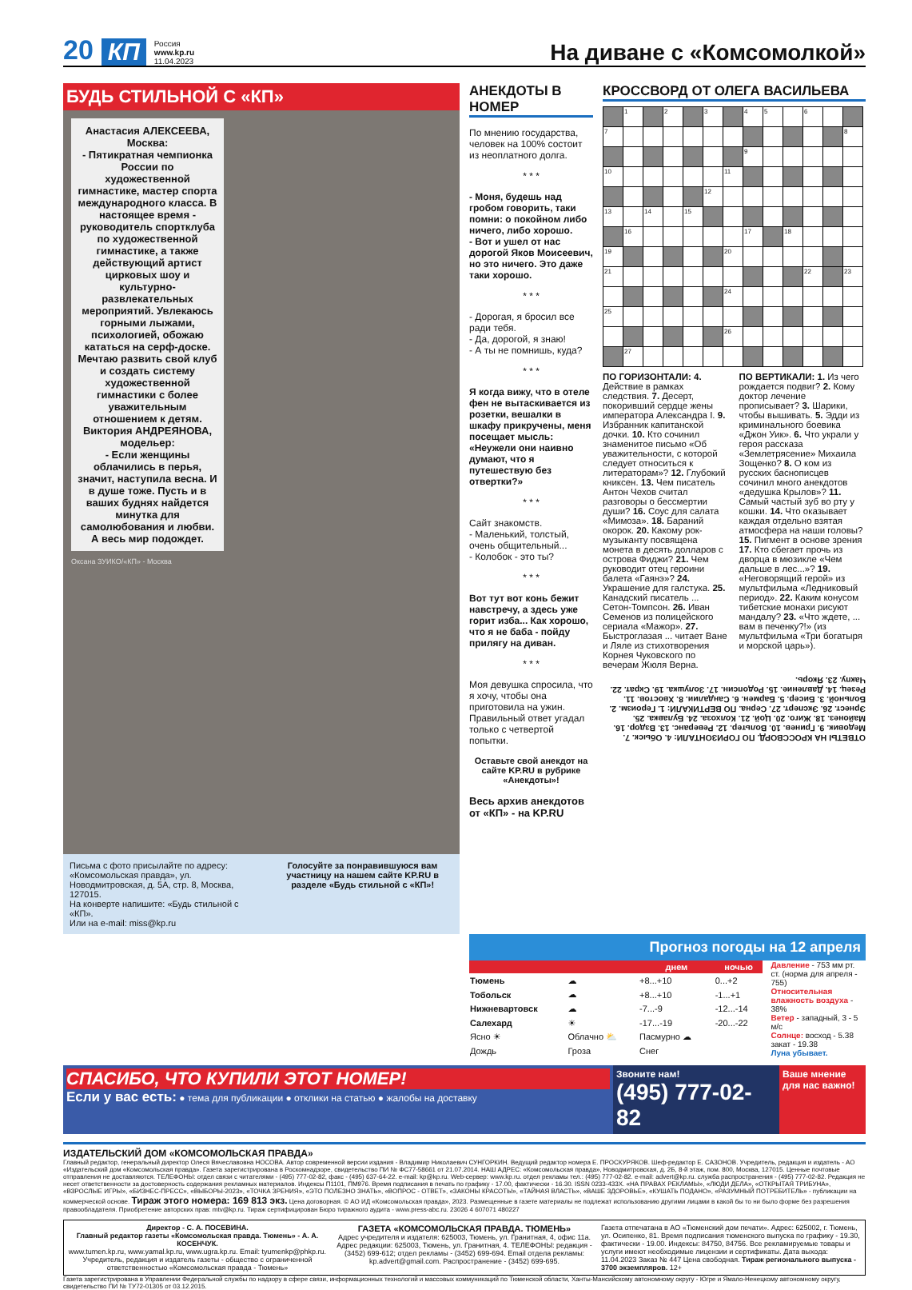20 КП Россия
www.kp.ru
11.04.2023 На диване с «Комсомолкой»
БУДЬ СТИЛЬНОЙ С «КП»
Анастасия АЛЕКСЕЕВА, Москва:
- Пятикратная чемпионка России по художественной гимнастике, мастер спорта международного класса. В настоящее время - руководитель спортклуба по художественной гимнастике, а также действующий артист цирковых шоу и культурно-развлекательных мероприятий. Увлекаюсь горными лыжами, психологией, обожаю кататься на серф-доске. Мечтаю развить свой клуб и создать систему художественной гимнастики с более уважительным отношением к детям.
Виктория АНДРЕЯНОВА, модельер:
- Если женщины облачились в перья, значит, наступила весна. И в душе тоже. Пусть и в ваших буднях найдется минутка для самолюбования и любви. А весь мир подождет.
Оксана ЗУИКО/«КП» - Москва
Письма с фото присылайте по адресу: «Комсомольская правда», ул. Новодмитровская, д. 5А, стр. 8, Москва, 127015.
На конверте напишите: «Будь стильной с «КП».
Или на e-mail: miss@kp.ru
Голосуйте за понравившуюся вам участницу на нашем сайте KP.RU в разделе «Будь стильной с «КП»!
АНЕКДОТЫ В НОМЕР
По мнению государства, человек на 100% состоит из неоплатного долга.
* * *
- Моня, будешь над гробом говорить, таки помни: о покойном либо ничего, либо хорошо.
- Вот и ушел от нас дорогой Яков Моисеевич, но это ничего. Это даже таки хорошо.
* * *
- Дорогая, я бросил все ради тебя.
- Да, дорогой, я знаю!
- А ты не помнишь, куда?
* * *
Я когда вижу, что в отеле фен не вытаскивается из розетки, вешалки в шкафу прикручены, меня посещает мысль: «Неужели они наивно думают, что я путешествую без отвертки?»
* * *
Сайт знакомств.
- Маленький, толстый, очень общительный...
- Колобок - это ты?
* * *
Вот тут вот конь бежит навстречу, а здесь уже горит изба... Как хорошо, что я не баба - пойду прилягу на диван.
* * *
Моя девушка спросила, что я хочу, чтобы она приготовила на ужин. Правильный ответ угадал только с четвертой попытки.
Оставьте свой анекдот на сайте KP.RU в рубрике «Анекдоты»!
Весь архив анекдотов от «КП» - на KP.RU
КРОССВОРД ОТ ОЛЕГА ВАСИЛЬЕВА
| | 1 | | 2 | | 3 | | 4 | 5 | | 6 | | |
| 7 | | | | | | | | | | | | 8 |
| | | | | | | | 9 | | | | | |
| 10 | | | | | | 11 | | | | | | |
| | | | | | 12 | | | | | | | |
| 13 | | 14 | | 15 | | | | | | | | |
| | 16 | | | | | | 17 | | 18 | | | |
| 19 | | | | | | 20 | | | | | | |
| 21 | | | | | | | | | | 22 | | 23 |
| | | | | | | 24 | | | | | | |
| 25 | | | | | | | | | | | | |
| | | | | | | 26 | | | | | | |
| | 27 | | | | | | | | | | | |
ПО ГОРИЗОНТАЛИ: 4. Действие в рамках следствия. 7. Десерт, покоривший сердце жены императора Александра I. 9. Избранник капитанской дочки. 10. Кто сочинил знаменитое письмо «Об уважительности, с которой следует относиться к литераторам»? 12. Глубокий книксен. 13. Чем писатель Антон Чехов считал разговоры о бессмертии души? 16. Соус для салата «Мимоза». 18. Бараний окорок. 20. Какому рок-музыканту посвящена монета в десять долларов с острова Фиджи? 21. Чем руководит отец героини балета «Гаянэ»? 24. Украшение для галстука. 25. Канадский писатель ... Сетон-Томпсон. 26. Иван Семенов из полицейского сериала «Мажор». 27. Быстроглазая ... читает Ване и Ляле из стихотворения Корнея Чуковского по вечерам Жюля Верна.
ПО ВЕРТИКАЛИ: 1. Из чего рождается подвиг? 2. Кому доктор лечение прописывает? 3. Шарики, чтобы вышивать. 5. Эдди из криминального боевика «Джон Уик». 6. Что украли у героя рассказа «Землетрясение» Михаила Зощенко? 8. О ком из русских баснописцев сочинил много анекдотов «дедушка Крылов»? 11. Самый частый зуб во рту у кошки. 14. Что оказывает каждая отдельно взятая атмосфера на наши головы? 15. Пигмент в основе зрения 17. Кто сбегает прочь из дворца в мюзикле «Чем дальше в лес...»? 19. «Неговорящий герой» из мультфильма «Ледниковый период». 22. Каким конусом тибетские монахи рисуют мандалу? 23. «Что ждете, ... вам в печенку?!» (из мультфильма «Три богатыря и морской царь»).
ОТВЕТЫ НА КРОССВОРД. ПО ГОРИЗОНТАЛИ: 4. Обыск. 7. Медовик. 9. Гринев. 10. Вольтер. 12. Реверанс. 13. Вздор. 16. Майонез. 18. Жиго. 20. Цой. 21. Колхоза. 24. Булавка. 25. Эрнест. 26. Эксперт. 27. Серна. ПО ВЕРТИКАЛИ: 1. Героизм. 2. Больной. 3. Бисер. 5. Бармен. 6. Сандалии. 8. Хвостов. 11. Резец. 14. Давление. 15. Родопсин. 17. Золушка. 19. Скрат. 22. Чакпу. 23. Якорь.
Прогноз погоды на 12 апреля
| | | днем | ночью |
| --- | --- | --- | --- |
| Тюмень | ☁ | +8...+10 | 0...+2 |
| Тобольск | ☁ | +8...+10 | -1...+1 |
| Нижневартовск | ☁ | -7...-9 | -12...-14 |
| Салехард | ☀ | -17...-19 | -20...-22 |
| Ясно ☀ | Облачно ⛅ | Пасмурно ☁ | |
| Дождь | Гроза | Снег | |
Давление - 753 мм рт. ст. (норма для апреля - 755)
Относительная влажность воздуха - 38%
Ветер - западный, 3 - 5 м/с
Солнце: восход - 5.38 закат - 19.38
Луна убывает.
СПАСИБО, ЧТО КУПИЛИ ЭТОТ НОМЕР!
Если у вас есть: ● тема для публикации ● отклики на статью ● жалобы на доставку
Звоните нам!
(495) 777-02-82
Ваше мнение для нас важно!
ИЗДАТЕЛЬСКИЙ ДОМ «КОМСОМОЛЬСКАЯ ПРАВДА»
Главный редактор, генеральный директор Олеся Вячеславовна НОСОВА. Автор современной версии издания - Владимир Николаевич СУНГОРКИН. Ведущий редактор номера Е. ПРОСКУРЯКОВ. Шеф-редактор Е. САЗОНОВ. Учредитель, редакция и издатель - АО «Издательский дом «Комсомольская правда». Газета зарегистрирована в Роскомнадзоре, свидетельство ПИ № ФС77-58661 от 21.07.2014. НАШ АДРЕС: «Комсомольская правда», Новодмитровская, д. 2Б, 8-й этаж, пом. 800, Москва, 127015. Ценные почтовые отправления не доставляются. ТЕЛЕФОНЫ: отдел связи с читателями - (495) 777-02-82, факс - (495) 637-64-22. e-mail: kp@kp.ru. Web-сервер: www.kp.ru. отдел рекламы тел.: (495) 777-02-82. e-mail: advert@kp.ru. служба распространения - (495) 777-02-82. Редакция не несет ответственности за достоверность содержания рекламных материалов. Индексы П1101, ПМ976. Время подписания в печать по графику - 17.00, фактически - 16.30. ISSN 0233-433X. «НА ПРАВАХ РЕКЛАМЫ», «ЛЮДИ ДЕЛА», «ОТКРЫТАЯ ТРИБУНА», «ВЗРОСЛЫЕ ИГРЫ», «БИЗНЕС-ПРЕСС», «ВЫБОРЫ-2023», «ТОЧКА ЗРЕНИЯ», «ЭТО ПОЛЕЗНО ЗНАТЬ», «ВОПРОС - ОТВЕТ», «ЗАКОНЫ КРАСОТЫ», «ТАЙНАЯ ВЛАСТЬ», «ВАШЕ ЗДОРОВЬЕ», «КУШАТЬ ПОДАНО», «РАЗУМНЫЙ ПОТРЕБИТЕЛЬ» - публикации на коммерческой основе. Тираж этого номера: 169 813 экз. Цена договорная. © АО ИД «Комсомольская правда», 2023. Размещенные в газете материалы не подлежат использованию другими лицами в какой бы то ни было форме без разрешения правообладателя. Приобретение авторских прав: mtv@kp.ru. Тираж сертифицирован Бюро тиражного аудита - www.press-abc.ru. 23026 4 607071 480227
Директор - С. А. ПОСЕВИНА.
Главный редактор газеты «Комсомольская правда. Тюмень» - А. А. КОСЕНЧУК.
www.tumen.kp.ru, www.yamal.kp.ru, www.ugra.kp.ru. Email: tyumenkp@phkp.ru. Учредитель, редакция и издатель газеты - общество с ограниченной ответственностью «Комсомольская правда - Тюмень»
ГАЗЕТА «КОМСОМОЛЬСКАЯ ПРАВДА. ТЮМЕНЬ»
Адрес учредителя и издателя: 625003, Тюмень, ул. Гранитная, 4, офис 11а. Адрес редакции: 625003, Тюмень, ул. Гранитная, 4. ТЕЛЕФОНЫ: редакция - (3452) 699-612; отдел рекламы - (3452) 699-694. Email отдела рекламы: kp.advert@gmail.com. Распространение - (3452) 699-695.
Газета отпечатана в АО «Тюменский дом печати». Адрес: 625002, г. Тюмень, ул. Осипенко, 81. Время подписания тюменского выпуска по графику - 19.30, фактически - 19.00. Индексы: 84750, 84756. Все рекламируемые товары и услуги имеют необходимые лицензии и сертификаты. Дата выхода: 11.04.2023 Заказ № 447 Цена свободная. Тираж регионального выпуска - 3700 экземпляров. 12+
Газета зарегистрирована в Управлении Федеральной службы по надзору в сфере связи, информационных технологий и массовых коммуникаций по Тюменской области, Ханты-Мансийскому автономному округу - Югре и Ямало-Ненецкому автономному округу, свидетельство ПИ № ТУ72-01305 от 03.12.2015.